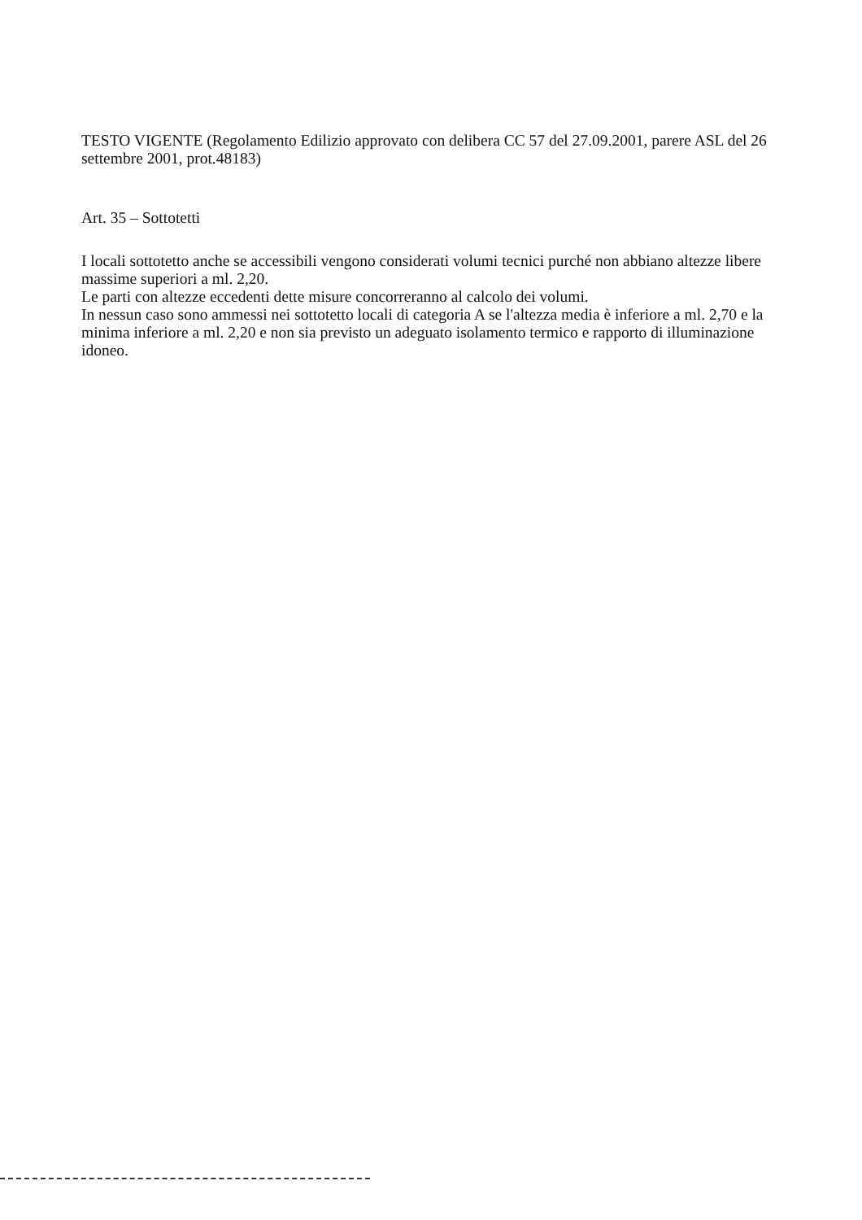TESTO VIGENTE (Regolamento Edilizio approvato con delibera CC 57 del 27.09.2001, parere ASL del 26 settembre 2001, prot.48183)
Art. 35 – Sottotetti
I locali sottotetto anche se accessibili vengono considerati volumi tecnici purché non abbiano altezze libere massime superiori a ml. 2,20.
Le parti con altezze eccedenti dette misure concorreranno al calcolo dei volumi.
In nessun caso sono ammessi nei sottotetto locali di categoria A se l'altezza media è inferiore a ml. 2,70 e la minima inferiore a ml. 2,20 e non sia previsto un adeguato isolamento termico e rapporto di illuminazione idoneo.